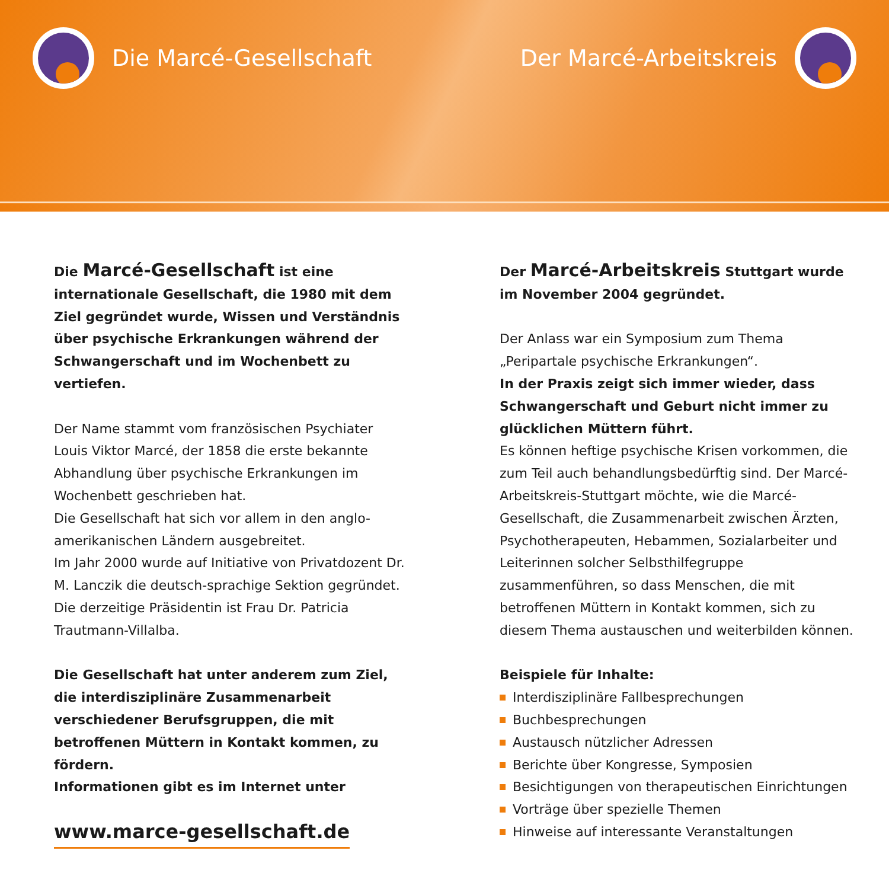Die Marcé-Gesellschaft Der Marcé-Arbeitskreis
Die Marcé-Gesellschaft ist eine internationale Gesellschaft, die 1980 mit dem Ziel gegründet wurde, Wissen und Verständnis über psychische Erkrankungen während der Schwangerschaft und im Wochenbett zu vertiefen.
Der Name stammt vom französischen Psychiater Louis Viktor Marcé, der 1858 die erste bekannte Abhandlung über psychische Erkrankungen im Wochenbett geschrieben hat.
Die Gesellschaft hat sich vor allem in den anglo-amerikanischen Ländern ausgebreitet.
Im Jahr 2000 wurde auf Initiative von Privatdozent Dr. M. Lanczik die deutsch-sprachige Sektion gegründet. Die derzeitige Präsidentin ist Frau Dr. Patricia Trautmann-Villalba.
Die Gesellschaft hat unter anderem zum Ziel, die interdisziplinäre Zusammenarbeit verschiedener Berufsgruppen, die mit betroffenen Müttern in Kontakt kommen, zu fördern.
Informationen gibt es im Internet unter
www.marce-gesellschaft.de
Der Marcé-Arbeitskreis Stuttgart wurde im November 2004 gegründet.
Der Anlass war ein Symposium zum Thema „Peripartale psychische Erkrankungen“.
In der Praxis zeigt sich immer wieder, dass Schwangerschaft und Geburt nicht immer zu glücklichen Müttern führt.
Es können heftige psychische Krisen vorkommen, die zum Teil auch behandlungsbedürftig sind. Der Marcé-Arbeitskreis-Stuttgart möchte, wie die Marcé-Gesellschaft, die Zusammenarbeit zwischen Ärzten, Psychotherapeuten, Hebammen, Sozialarbeiter und Leiterinnen solcher Selbsthilfegruppe zusammenführen, so dass Menschen, die mit betroffenen Müttern in Kontakt kommen, sich zu diesem Thema austauschen und weiterbilden können.
Beispiele für Inhalte:
Interdisziplinäre Fallbesprechungen
Buchbesprechungen
Austausch nützlicher Adressen
Berichte über Kongresse, Symposien
Besichtigungen von therapeutischen Einrichtungen
Vorträge über spezielle Themen
Hinweise auf interessante Veranstaltungen